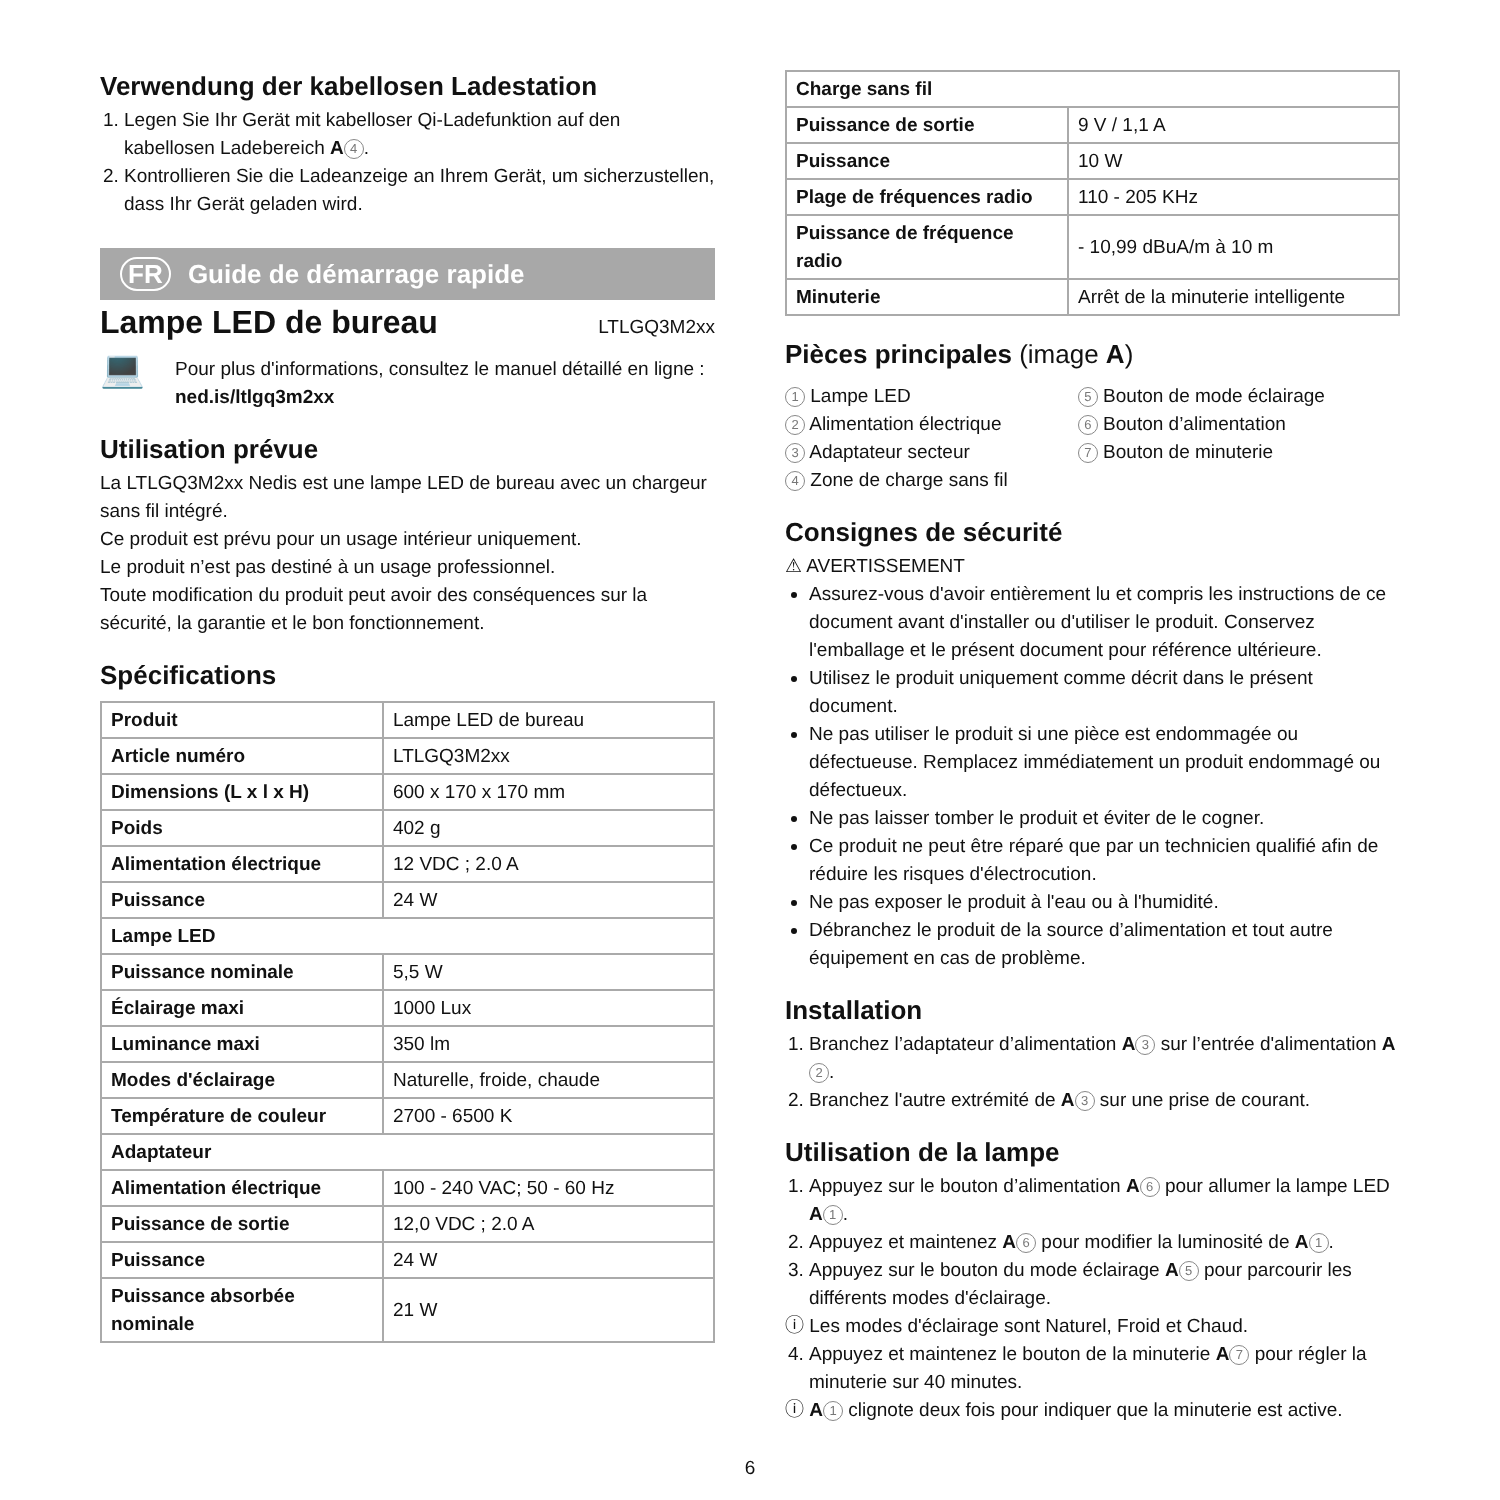Verwendung der kabellosen Ladestation
1. Legen Sie Ihr Gerät mit kabelloser Qi-Ladefunktion auf den kabellosen Ladebereich A 4.
2. Kontrollieren Sie die Ladeanzeige an Ihrem Gerät, um sicherzustellen, dass Ihr Gerät geladen wird.
FR Guide de démarrage rapide
Lampe LED de bureau
LTLGQ3M2xx
💻
Pour plus d'informations, consultez le manuel détaillé en ligne : ned.is/ltlgq3m2xx
Utilisation prévue
La LTLGQ3M2xx Nedis est une lampe LED de bureau avec un chargeur sans fil intégré.
Ce produit est prévu pour un usage intérieur uniquement.
Le produit n’est pas destiné à un usage professionnel.
Toute modification du produit peut avoir des conséquences sur la sécurité, la garantie et le bon fonctionnement.
Spécifications
| Produit | Lampe LED de bureau |
| Article numéro | LTLGQ3M2xx |
| Dimensions (L x l x H) | 600 x 170 x 170 mm |
| Poids | 402 g |
| Alimentation électrique | 12 VDC ; 2.0 A |
| Puissance | 24 W |
| Lampe LED | |
| Puissance nominale | 5,5 W |
| Éclairage maxi | 1000 Lux |
| Luminance maxi | 350 lm |
| Modes d'éclairage | Naturelle, froide, chaude |
| Température de couleur | 2700 - 6500 K |
| Adaptateur | |
| Alimentation électrique | 100 - 240 VAC; 50 - 60 Hz |
| Puissance de sortie | 12,0 VDC ; 2.0 A |
| Puissance | 24 W |
| Puissance absorbée nominale | 21 W |
| Charge sans fil | |
| Puissance de sortie | 9 V / 1,1 A |
| Puissance | 10 W |
| Plage de fréquences radio | 110 - 205 KHz |
| Puissance de fréquence radio | - 10,99 dBuA/m à 10 m |
| Minuterie | Arrêt de la minuterie intelligente |
Pièces principales (image A)
1 Lampe LED
2 Alimentation électrique
3 Adaptateur secteur
4 Zone de charge sans fil
5 Bouton de mode éclairage
6 Bouton d’alimentation
7 Bouton de minuterie
Consignes de sécurité
⚠ AVERTISSEMENT
Assurez-vous d'avoir entièrement lu et compris les instructions de ce document avant d'installer ou d'utiliser le produit. Conservez l'emballage et le présent document pour référence ultérieure.
Utilisez le produit uniquement comme décrit dans le présent document.
Ne pas utiliser le produit si une pièce est endommagée ou défectueuse. Remplacez immédiatement un produit endommagé ou défectueux.
Ne pas laisser tomber le produit et éviter de le cogner.
Ce produit ne peut être réparé que par un technicien qualifié afin de réduire les risques d'électrocution.
Ne pas exposer le produit à l'eau ou à l'humidité.
Débranchez le produit de la source d’alimentation et tout autre équipement en cas de problème.
Installation
1. Branchez l’adaptateur d’alimentation A 3 sur l’entrée d'alimentation A 2.
2. Branchez l'autre extrémité de A 3 sur une prise de courant.
Utilisation de la lampe
1. Appuyez sur le bouton d’alimentation A 6 pour allumer la lampe LED A 1.
2. Appuyez et maintenez A 6 pour modifier la luminosité de A 1.
3. Appuyez sur le bouton du mode éclairage A 5 pour parcourir les différents modes d'éclairage.
ⓘ Les modes d'éclairage sont Naturel, Froid et Chaud.
4. Appuyez et maintenez le bouton de la minuterie A 7 pour régler la minuterie sur 40 minutes.
ⓘ A 1 clignote deux fois pour indiquer que la minuterie est active.
6